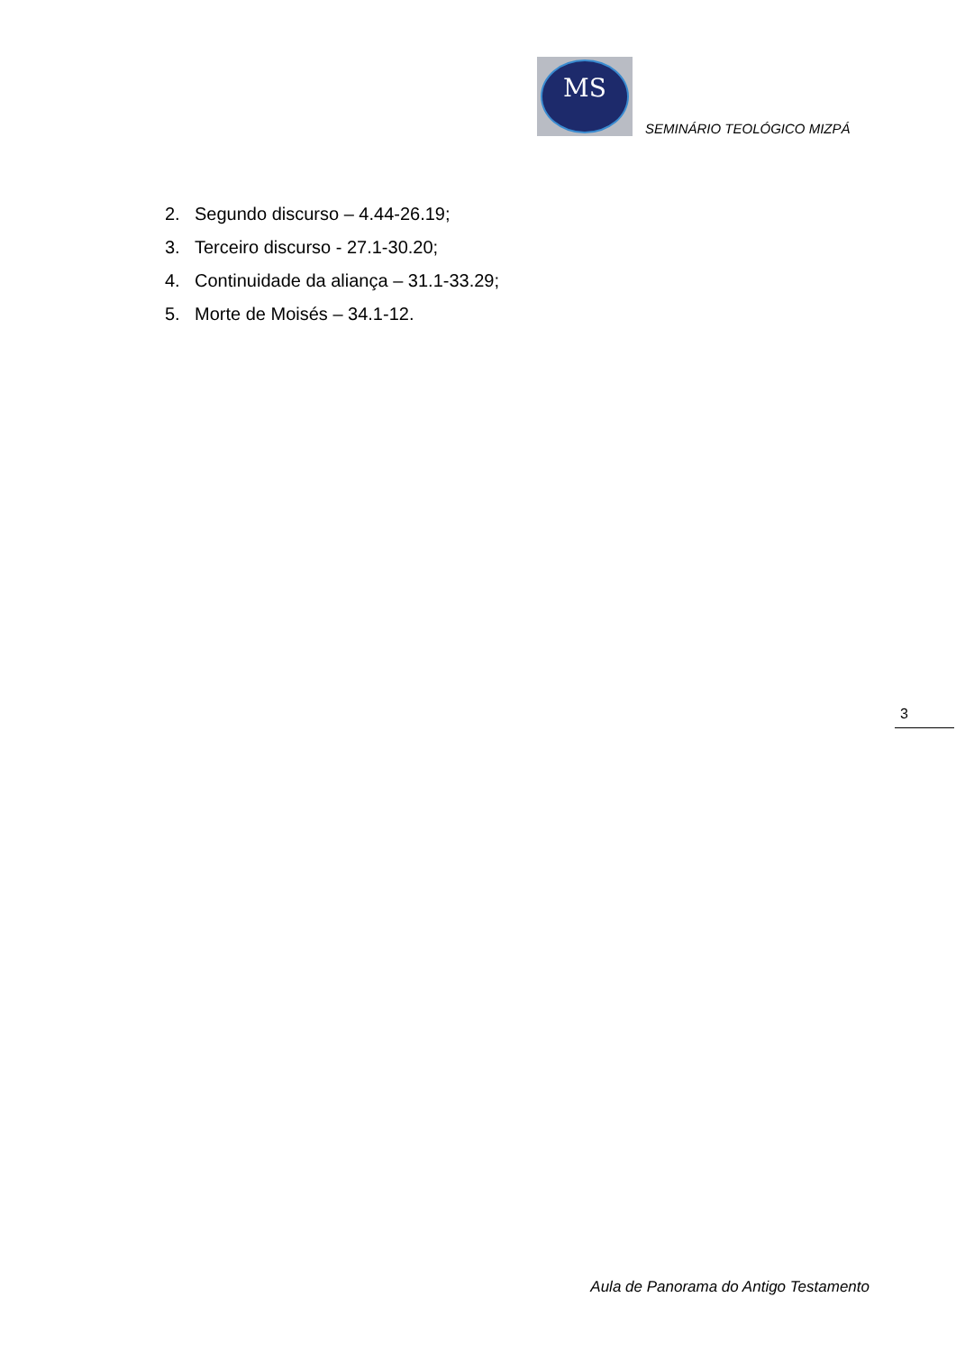MS
SEMINÁRIO TEOLÓGICO MIZPÁ
2. Segundo discurso – 4.44-26.19;
3. Terceiro discurso - 27.1-30.20;
4. Continuidade da aliança – 31.1-33.29;
5. Morte de Moisés – 34.1-12.
3
Aula de Panorama do Antigo Testamento